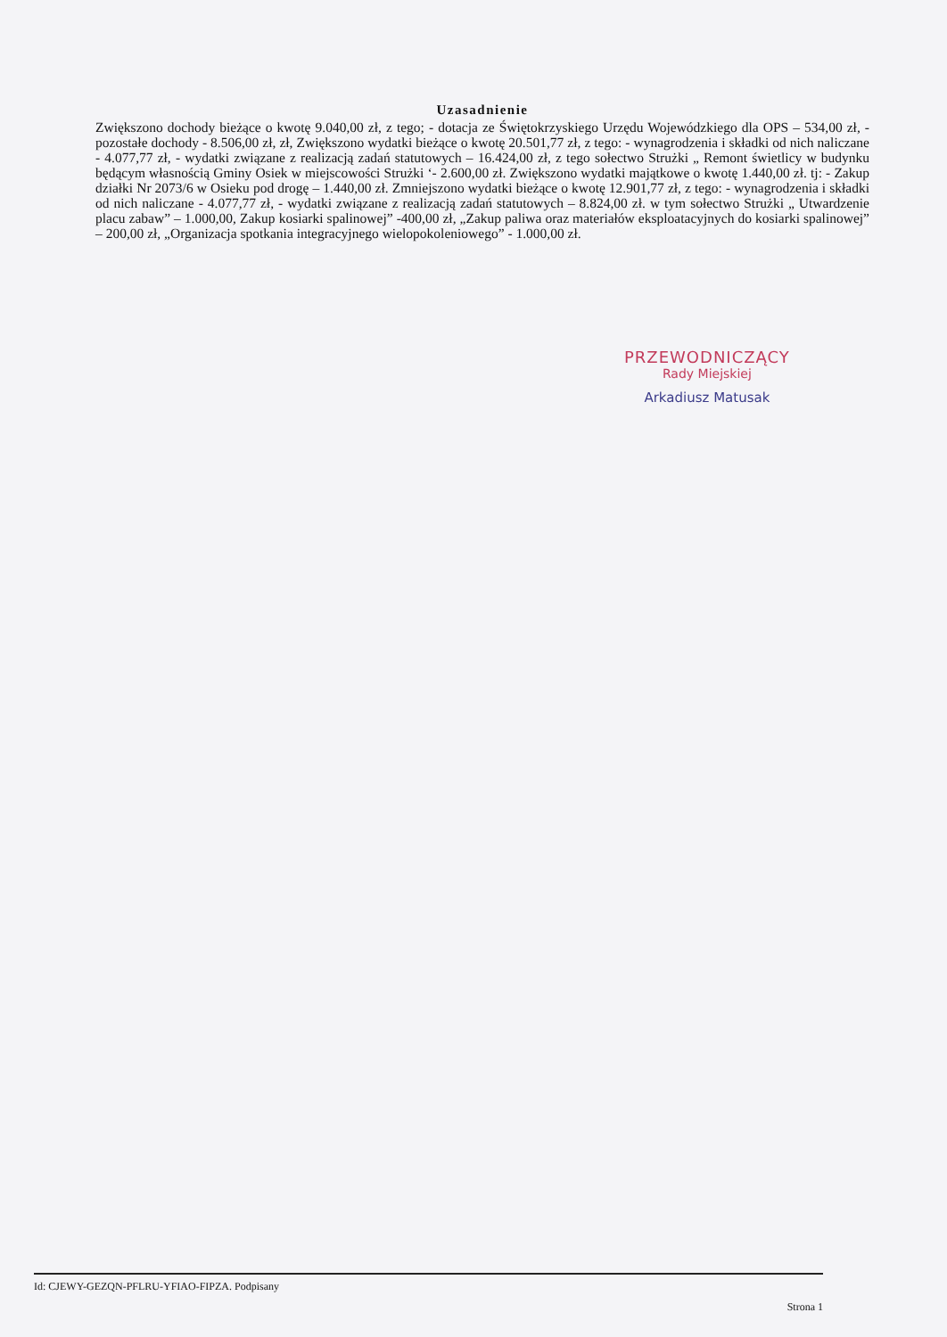Uzasadnienie
Zwiększono dochody bieżące o kwotę 9.040,00 zł, z tego; - dotacja ze Świętokrzyskiego Urzędu Wojewódzkiego dla OPS – 534,00 zł, - pozostałe dochody - 8.506,00 zł, zł, Zwiększono wydatki bieżące o kwotę 20.501,77 zł, z tego: - wynagrodzenia i składki od nich naliczane - 4.077,77 zł, - wydatki związane z realizacją zadań statutowych – 16.424,00 zł, z tego sołectwo Strużki „ Remont świetlicy w budynku będącym własnością Gminy Osiek w miejscowości Strużki ‘- 2.600,00 zł. Zwiększono wydatki majątkowe o kwotę 1.440,00 zł. tj: - Zakup działki Nr 2073/6 w Osieku pod drogę – 1.440,00 zł. Zmniejszono wydatki bieżące o kwotę 12.901,77 zł, z tego: - wynagrodzenia i składki od nich naliczane - 4.077,77 zł, - wydatki związane z realizacją zadań statutowych – 8.824,00 zł. w tym sołectwo Strużki „ Utwardzenie placu zabaw” – 1.000,00, Zakup kosiarki spalinowej” -400,00 zł, „Zakup paliwa oraz materiałów eksploatacyjnych do kosiarki spalinowej” – 200,00 zł, „Organizacja spotkania integracyjnego wielopokoleniowego” - 1.000,00 zł.
PRZEWODNICZĄCY
Rady Miejskiej
Arkadiusz Matusak
Id: CJEWY-GEZQN-PFLRU-YFIAO-FIPZA. Podpisany
Strona 1